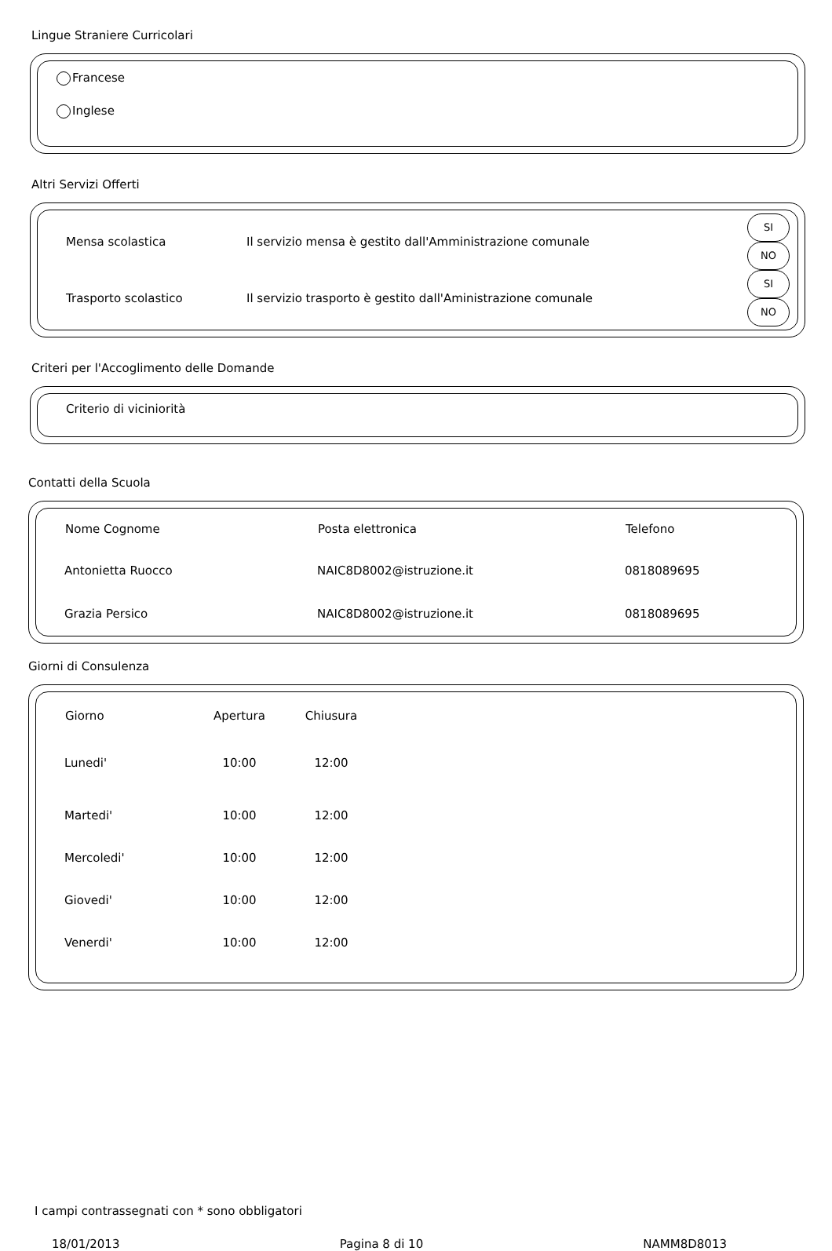Lingue Straniere Curricolari
Francese
Inglese
Altri Servizi Offerti
| Mensa scolastica | Il servizio mensa è gestito dall'Amministrazione comunale | SI NO |
| Trasporto scolastico | Il servizio trasporto è gestito dall'Aministrazione comunale | SI NO |
Criteri per l'Accoglimento delle Domande
Criterio di viciniorità
Contatti della Scuola
| Nome Cognome | Posta elettronica | Telefono |
| --- | --- | --- |
| Antonietta Ruocco | NAIC8D8002@istruzione.it | 0818089695 |
| Grazia Persico | NAIC8D8002@istruzione.it | 0818089695 |
Giorni di Consulenza
| Giorno | Apertura | Chiusura |
| --- | --- | --- |
| Lunedi' | 10:00 | 12:00 |
| Martedi' | 10:00 | 12:00 |
| Mercoledi' | 10:00 | 12:00 |
| Giovedi' | 10:00 | 12:00 |
| Venerdi' | 10:00 | 12:00 |
I campi contrassegnati con * sono obbligatori
18/01/2013 Pagina 8 di 10 NAMM8D8013